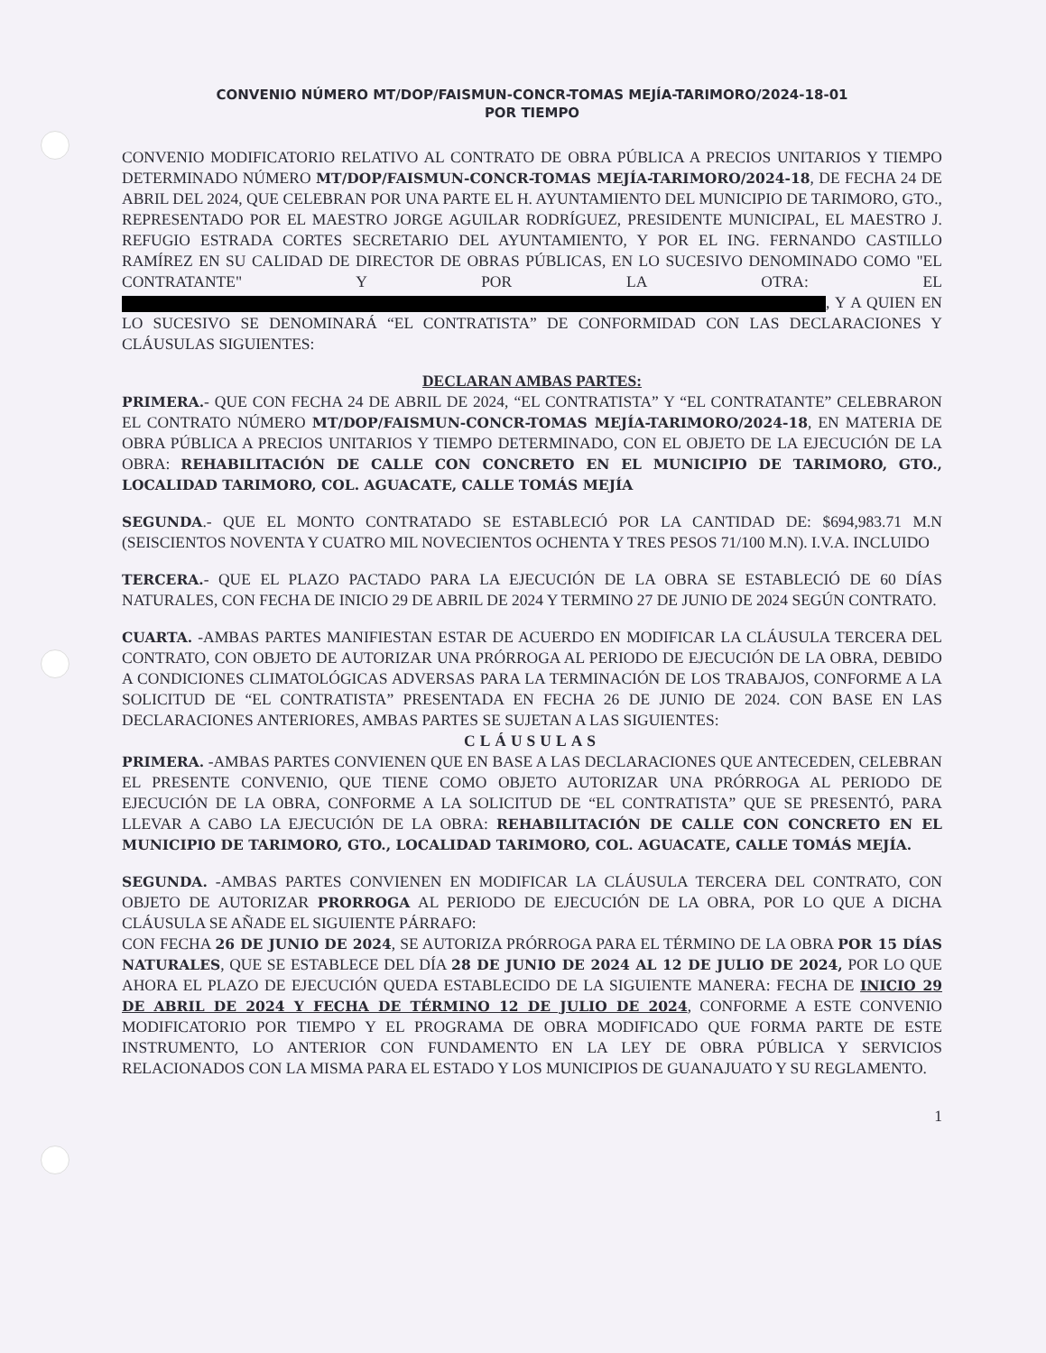CONVENIO NÚMERO MT/DOP/FAISMUN-CONCR-TOMAS MEJÍA-TARIMORO/2024-18-01
POR TIEMPO
CONVENIO MODIFICATORIO RELATIVO AL CONTRATO DE OBRA PÚBLICA A PRECIOS UNITARIOS Y TIEMPO DETERMINADO NÚMERO MT/DOP/FAISMUN-CONCR-TOMAS MEJÍA-TARIMORO/2024-18, DE FECHA 24 DE ABRIL DEL 2024, QUE CELEBRAN POR UNA PARTE EL H. AYUNTAMIENTO DEL MUNICIPIO DE TARIMORO, GTO., REPRESENTADO POR EL MAESTRO JORGE AGUILAR RODRÍGUEZ, PRESIDENTE MUNICIPAL, EL MAESTRO J. REFUGIO ESTRADA CORTES SECRETARIO DEL AYUNTAMIENTO, Y POR EL ING. FERNANDO CASTILLO RAMÍREZ EN SU CALIDAD DE DIRECTOR DE OBRAS PÚBLICAS, EN LO SUCESIVO DENOMINADO COMO "EL CONTRATANTE" Y POR LA OTRA: EL , Y A QUIEN EN LO SUCESIVO SE DENOMINARÁ “EL CONTRATISTA” DE CONFORMIDAD CON LAS DECLARACIONES Y CLÁUSULAS SIGUIENTES:
DECLARAN AMBAS PARTES:
PRIMERA.- QUE CON FECHA 24 DE ABRIL DE 2024, “EL CONTRATISTA” Y “EL CONTRATANTE” CELEBRARON EL CONTRATO NÚMERO MT/DOP/FAISMUN-CONCR-TOMAS MEJÍA-TARIMORO/2024-18, EN MATERIA DE OBRA PÚBLICA A PRECIOS UNITARIOS Y TIEMPO DETERMINADO, CON EL OBJETO DE LA EJECUCIÓN DE LA OBRA: REHABILITACIÓN DE CALLE CON CONCRETO EN EL MUNICIPIO DE TARIMORO, GTO., LOCALIDAD TARIMORO, COL. AGUACATE, CALLE TOMÁS MEJÍA
SEGUNDA.- QUE EL MONTO CONTRATADO SE ESTABLECIÓ POR LA CANTIDAD DE: $694,983.71 M.N (SEISCIENTOS NOVENTA Y CUATRO MIL NOVECIENTOS OCHENTA Y TRES PESOS 71/100 M.N). I.V.A. INCLUIDO
TERCERA.- QUE EL PLAZO PACTADO PARA LA EJECUCIÓN DE LA OBRA SE ESTABLECIÓ DE 60 DÍAS NATURALES, CON FECHA DE INICIO 29 DE ABRIL DE 2024 Y TERMINO 27 DE JUNIO DE 2024 SEGÚN CONTRATO.
CUARTA. -AMBAS PARTES MANIFIESTAN ESTAR DE ACUERDO EN MODIFICAR LA CLÁUSULA TERCERA DEL CONTRATO, CON OBJETO DE AUTORIZAR UNA PRÓRROGA AL PERIODO DE EJECUCIÓN DE LA OBRA, DEBIDO A CONDICIONES CLIMATOLÓGICAS ADVERSAS PARA LA TERMINACIÓN DE LOS TRABAJOS, CONFORME A LA SOLICITUD DE “EL CONTRATISTA” PRESENTADA EN FECHA 26 DE JUNIO DE 2024. CON BASE EN LAS DECLARACIONES ANTERIORES, AMBAS PARTES SE SUJETAN A LAS SIGUIENTES:
CLÁUSULAS
PRIMERA. -AMBAS PARTES CONVIENEN QUE EN BASE A LAS DECLARACIONES QUE ANTECEDEN, CELEBRAN EL PRESENTE CONVENIO, QUE TIENE COMO OBJETO AUTORIZAR UNA PRÓRROGA AL PERIODO DE EJECUCIÓN DE LA OBRA, CONFORME A LA SOLICITUD DE “EL CONTRATISTA” QUE SE PRESENTÓ, PARA LLEVAR A CABO LA EJECUCIÓN DE LA OBRA: REHABILITACIÓN DE CALLE CON CONCRETO EN EL MUNICIPIO DE TARIMORO, GTO., LOCALIDAD TARIMORO, COL. AGUACATE, CALLE TOMÁS MEJÍA.
SEGUNDA. -AMBAS PARTES CONVIENEN EN MODIFICAR LA CLÁUSULA TERCERA DEL CONTRATO, CON OBJETO DE AUTORIZAR PRORROGA AL PERIODO DE EJECUCIÓN DE LA OBRA, POR LO QUE A DICHA CLÁUSULA SE AÑADE EL SIGUIENTE PÁRRAFO:
CON FECHA 26 DE JUNIO DE 2024, SE AUTORIZA PRÓRROGA PARA EL TÉRMINO DE LA OBRA POR 15 DÍAS NATURALES, QUE SE ESTABLECE DEL DÍA 28 DE JUNIO DE 2024 AL 12 DE JULIO DE 2024, POR LO QUE AHORA EL PLAZO DE EJECUCIÓN QUEDA ESTABLECIDO DE LA SIGUIENTE MANERA: FECHA DE INICIO 29 DE ABRIL DE 2024 Y FECHA DE TÉRMINO 12 DE JULIO DE 2024, CONFORME A ESTE CONVENIO MODIFICATORIO POR TIEMPO Y EL PROGRAMA DE OBRA MODIFICADO QUE FORMA PARTE DE ESTE INSTRUMENTO, LO ANTERIOR CON FUNDAMENTO EN LA LEY DE OBRA PÚBLICA Y SERVICIOS RELACIONADOS CON LA MISMA PARA EL ESTADO Y LOS MUNICIPIOS DE GUANAJUATO Y SU REGLAMENTO.
1